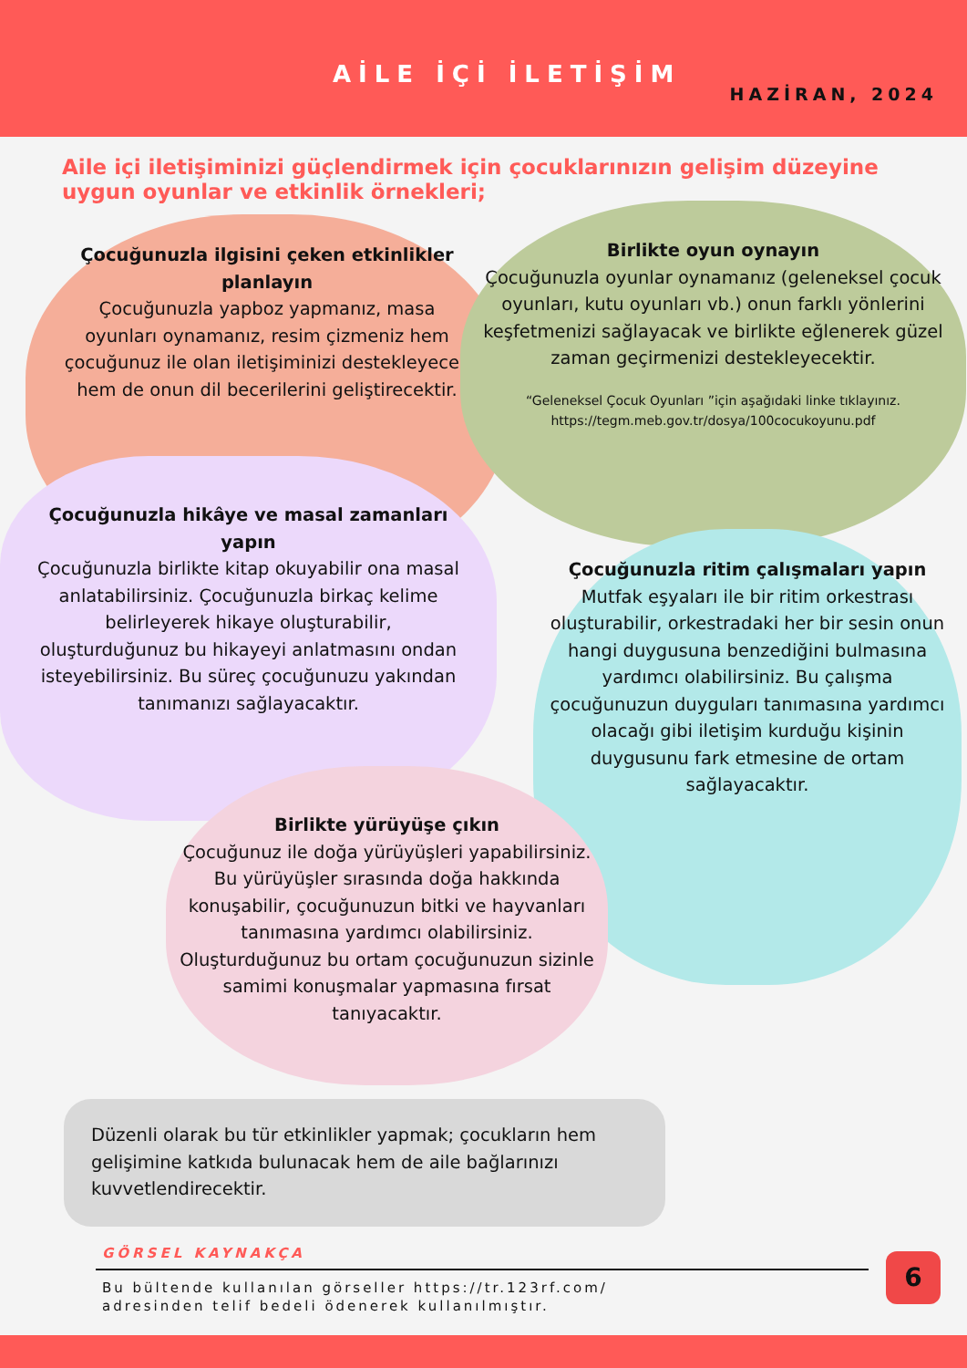AİLE İÇİ İLETİŞİM
HAZİRAN, 2024
Aile içi iletişiminizi güçlendirmek için çocuklarınızın gelişim düzeyine uygun oyunlar ve etkinlik örnekleri;
Çocuğunuzla ilgisini çeken etkinlikler planlayın
Çocuğunuzla yapboz yapmanız, masa oyunları oynamanız, resim çizmeniz hem çocuğunuz ile olan iletişiminizi destekleyecek hem de onun dil becerilerini geliştirecektir.
Birlikte oyun oynayın
Çocuğunuzla oyunlar oynamanız (geleneksel çocuk oyunları, kutu oyunları vb.) onun farklı yönlerini keşfetmenizi sağlayacak ve birlikte eğlenerek güzel zaman geçirmenizi destekleyecektir.
“Geleneksel Çocuk Oyunları ”için aşağıdaki linke tıklayınız.
https://tegm.meb.gov.tr/dosya/100cocukoyunu.pdf
Çocuğunuzla hikâye ve masal zamanları yapın
Çocuğunuzla birlikte kitap okuyabilir ona masal anlatabilirsiniz. Çocuğunuzla birkaç kelime belirleyerek hikaye oluşturabilir, oluşturduğunuz bu hikayeyi anlatmasını ondan isteyebilirsiniz. Bu süreç çocuğunuzu yakından tanımanızı sağlayacaktır.
Çocuğunuzla ritim çalışmaları yapın
Mutfak eşyaları ile bir ritim orkestrası oluşturabilir, orkestradaki her bir sesin onun hangi duygusuna benzediğini bulmasına yardımcı olabilirsiniz. Bu çalışma çocuğunuzun duyguları tanımasına yardımcı olacağı gibi iletişim kurduğu kişinin duygusunu fark etmesine de ortam sağlayacaktır.
Birlikte yürüyüşe çıkın
Çocuğunuz ile doğa yürüyüşleri yapabilirsiniz. Bu yürüyüşler sırasında doğa hakkında konuşabilir, çocuğunuzun bitki ve hayvanları tanımasına yardımcı olabilirsiniz. Oluşturduğunuz bu ortam çocuğunuzun sizinle samimi konuşmalar yapmasına fırsat tanıyacaktır.
Düzenli olarak bu tür etkinlikler yapmak; çocukların hem gelişimine katkıda bulunacak hem de aile bağlarınızı kuvvetlendirecektir.
GÖRSEL KAYNAKÇA
Bu bültende kullanılan görseller https://tr.123rf.com/
adresinden telif bedeli ödenerek kullanılmıştır.
6